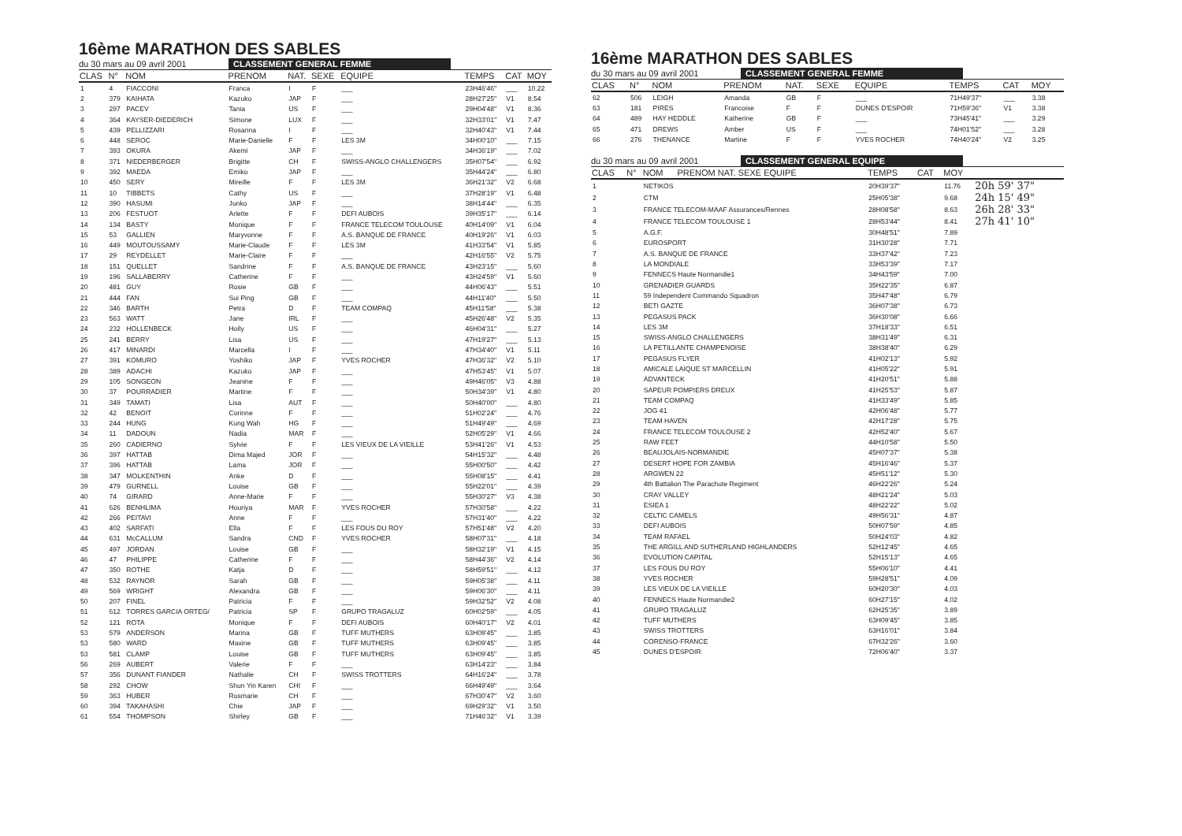16ème MARATHON DES SABLES
du 30 mars au 09 avril 2001 CLASSEMENT GENERAL FEMME
| CLAS | N° | NOM | PRENOM | NAT. | SEXE | EQUIPE | TEMPS | CAT | MOY |
| --- | --- | --- | --- | --- | --- | --- | --- | --- | --- |
| 1 | 4 | FIACCONI | Franca | I | F | ___ | 23H46'46" | ___ | 10.22 |
| 2 | 379 | KAIHATA | Kazuko | JAP | F | ___ | 28H27'25" | V1 | 8.54 |
| 3 | 297 | PACEV | Tania | US | F | ___ | 29H04'48" | V1 | 8.36 |
| 4 | 364 | KAYSER-DIEDERICH | Simone | LUX | F | ___ | 32H33'01" | V1 | 7.47 |
| 5 | 439 | PELLIZZARI | Rosanna | I | F | ___ | 32H40'43" | V1 | 7.44 |
| 6 | 448 | SEROC | Marie-Danielle | F | F | LES 3M | 34H00'10" | ___ | 7.15 |
| 7 | 393 | OKURA | Akemi | JAP | F | ___ | 34H36'19" | ___ | 7.02 |
| 8 | 371 | NIEDERBERGER | Brigitte | CH | F | SWISS-ANGLO CHALLENGERS | 35H07'54" | ___ | 6.92 |
| 9 | 392 | MAEDA | Emiko | JAP | F | ___ | 35H44'24" | ___ | 6.80 |
| 10 | 450 | SERY | Mireille | F | F | LES 3M | 36H21'32" | V2 | 6.68 |
| 11 | 10 | TIBBETS | Cathy | US | F | ___ | 37H28'19" | V1 | 6.48 |
| 12 | 390 | HASUMI | Junko | JAP | F | ___ | 38H14'44" | ___ | 6.35 |
| 13 | 206 | FESTUOT | Arlette | F | F | DEFI AUBOIS | 39H35'17" | ___ | 6.14 |
| 14 | 134 | BASTY | Monique | F | F | FRANCE TELECOM TOULOUSE | 40H14'09" | V1 | 6.04 |
| 15 | 53 | GALLIEN | Maryvonne | F | F | A.S. BANQUE DE FRANCE | 40H19'26" | V1 | 6.03 |
| 16 | 449 | MOUTOUSSAMY | Marie-Claude | F | F | LES 3M | 41H33'54" | V1 | 5.85 |
| 17 | 29 | REYDELLET | Marie-Claire | F | F | ___ | 42H16'55" | V2 | 5.75 |
| 18 | 151 | QUELLET | Sandrine | F | F | A.S. BANQUE DE FRANCE | 43H23'15" | ___ | 5.60 |
| 19 | 196 | SALLABERRY | Catherine | F | F | ___ | 43H24'59" | V1 | 5.60 |
| 20 | 481 | GUY | Rosie | GB | F | ___ | 44H06'43" | ___ | 5.51 |
| 21 | 444 | FAN | Sui Ping | GB | F | ___ | 44H11'40" | ___ | 5.50 |
| 22 | 346 | BARTH | Petra | D | F | TEAM COMPAQ | 45H11'58" | ___ | 5.38 |
| 23 | 563 | WATT | Jane | IRL | F | ___ | 45H26'48" | V2 | 5.35 |
| 24 | 232 | HOLLENBECK | Holly | US | F | ___ | 46H04'31" | ___ | 5.27 |
| 25 | 241 | BERRY | Lisa | US | F | ___ | 47H19'27" | ___ | 5.13 |
| 26 | 417 | MINARDI | Marcella | I | F | ___ | 47H34'40" | V1 | 5.11 |
| 27 | 391 | KOMURO | Yoshiko | JAP | F | YVES ROCHER | 47H36'32" | V2 | 5.10 |
| 28 | 389 | ADACHI | Kazuko | JAP | F | ___ | 47H53'45" | V1 | 5.07 |
| 29 | 105 | SONGEON | Jeanine | F | F | ___ | 49H46'05" | V3 | 4.88 |
| 30 | 37 | POURRADIER | Martine | F | F | ___ | 50H34'39" | V1 | 4.80 |
| 31 | 349 | TAMATI | Lisa | AUT | F | ___ | 50H40'00" | ___ | 4.80 |
| 32 | 42 | BENOIT | Corinne | F | F | ___ | 51H02'24" | ___ | 4.76 |
| 33 | 244 | HUNG | Kung Wah | HG | F | ___ | 51H49'49" | ___ | 4.69 |
| 34 | 11 | DADOUN | Nadia | MAR | F | ___ | 52H05'29" | V1 | 4.66 |
| 35 | 260 | CADIERNO | Sylvie | F | F | LES VIEUX DE LA VIEILLE | 53H41'26" | V1 | 4.53 |
| 36 | 397 | HATTAB | Dima Majed | JOR | F | ___ | 54H15'32" | ___ | 4.48 |
| 37 | 396 | HATTAB | Lama | JOR | F | ___ | 55H00'50" | ___ | 4.42 |
| 38 | 347 | MOLKENTHIN | Anke | D | F | ___ | 55H08'15" | ___ | 4.41 |
| 39 | 479 | GURNELL | Louise | GB | F | ___ | 55H22'01" | ___ | 4.39 |
| 40 | 74 | GIRARD | Anne-Marie | F | F | ___ | 55H30'27" | V3 | 4.38 |
| 41 | 626 | BENHLIMA | Houriya | MAR | F | YVES ROCHER | 57H30'58" | ___ | 4.22 |
| 42 | 266 | PEITAVI | Anne | F | F | ___ | 57H31'40" | ___ | 4.22 |
| 43 | 402 | SARFATI | Ella | F | F | LES FOUS DU ROY | 57H51'48" | V2 | 4.20 |
| 44 | 631 | McCALLUM | Sandra | CND | F | YVES ROCHER | 58H07'31" | ___ | 4.18 |
| 45 | 497 | JORDAN | Louise | GB | F | ___ | 58H32'19" | V1 | 4.15 |
| 46 | 47 | PHILIPPE | Catherine | F | F | ___ | 58H44'36" | V2 | 4.14 |
| 47 | 350 | ROTHE | Katja | D | F | ___ | 58H59'51" | ___ | 4.12 |
| 48 | 532 | RAYNOR | Sarah | GB | F | ___ | 59H05'38" | ___ | 4.11 |
| 49 | 569 | WRIGHT | Alexandra | GB | F | ___ | 59H06'30" | ___ | 4.11 |
| 50 | 207 | FINEL | Patricia | F | F | ___ | 59H32'52" | V2 | 4.08 |
| 51 | 612 | TORRES GARCIA ORTEG/ | Patricia | SP | F | GRUPO TRAGALUZ | 60H02'59" | ___ | 4.05 |
| 52 | 121 | ROTA | Monique | F | F | DEFI AUBOIS | 60H40'17" | V2 | 4.01 |
| 53 | 579 | ANDERSON | Marina | GB | F | TUFF MUTHERS | 63H09'45" | ___ | 3.85 |
| 53 | 580 | WARD | Maxine | GB | F | TUFF MUTHERS | 63H09'45" | ___ | 3.85 |
| 53 | 581 | CLAMP | Louise | GB | F | TUFF MUTHERS | 63H09'45" | ___ | 3.85 |
| 56 | 269 | AUBERT | Valerie | F | F | ___ | 63H14'23" | ___ | 3.84 |
| 57 | 356 | DUNANT FIANDER | Nathalie | CH | F | SWISS TROTTERS | 64H16'24" | ___ | 3.78 |
| 58 | 292 | CHOW | Shun Yin Karen | CHI | F | ___ | 66H49'49" | ___ | 3.64 |
| 59 | 363 | HUBER | Rosmarie | CH | F | ___ | 67H30'47" | V2 | 3.60 |
| 60 | 394 | TAKAHASHI | Chie | JAP | F | ___ | 69H29'32" | V1 | 3.50 |
| 61 | 554 | THOMPSON | Shirley | GB | F | ___ | 71H46'32" | V1 | 3.39 |
16ème MARATHON DES SABLES
du 30 mars au 09 avril 2001 CLASSEMENT GENERAL FEMME
| CLAS | N° | NOM | PRENOM | NAT. | SEXE | EQUIPE | TEMPS | CAT | MOY |
| --- | --- | --- | --- | --- | --- | --- | --- | --- | --- |
| 62 | 506 | LEIGH | Amanda | GB | F | ___ | 71H49'37" | ___ | 3.38 |
| 63 | 181 | PIRES | Francoise | F | F | DUNES D'ESPOIR | 71H59'36" | V1 | 3.38 |
| 64 | 489 | HAY HEDDLE | Katherine | GB | F | ___ | 73H45'41" | ___ | 3.29 |
| 65 | 471 | DREWS | Amber | US | F | ___ | 74H01'52" | ___ | 3.28 |
| 66 | 276 | THENANCE | Martine | F | F | YVES ROCHER | 74H40'24" | V2 | 3.25 |
du 30 mars au 09 avril 2001 CLASSEMENT GENERAL EQUIPE
| CLAS | N° | NOM | PRENOM NAT. SEXE EQUIPE | TEMPS | CAT | MOY | |
| --- | --- | --- | --- | --- | --- | --- | --- |
| 1 | | NETIKOS | | 20H39'37" | | 11.76 | 20h 59' 37" |
| 2 | | CTM | | 25H05'38" | | 9.68 | 24h 15' 49" |
| 3 | | FRANCE TELECOM-MAAF Assurances/Rennes | | 28H08'58" | | 8.63 | 26h 28' 33" |
| 4 | | FRANCE TELECOM TOULOUSE 1 | | 28H53'44" | | 8.41 | 27h 41' 10" |
| 5 | | A.G.F. | | 30H48'51" | | 7.89 | |
| 6 | | EUROSPORT | | 31H30'28" | | 7.71 | |
| 7 | | A.S. BANQUE DE FRANCE | | 33H37'42" | | 7.23 | |
| 8 | | LA MONDIALE | | 33H53'39" | | 7.17 | |
| 9 | | FENNECS Haute Normandie1 | | 34H43'59" | | 7.00 | |
| 10 | | GRENADIER GUARDS | | 35H22'35" | | 6.87 | |
| 11 | | 59 Independent Commando Squadron | | 35H47'48" | | 6.79 | |
| 12 | | BETI GAZTE | | 36H07'38" | | 6.73 | |
| 13 | | PEGASUS PACK | | 36H30'08" | | 6.66 | |
| 14 | | LES 3M | | 37H18'33" | | 6.51 | |
| 15 | | SWISS-ANGLO CHALLENGERS | | 38H31'49" | | 6.31 | |
| 16 | | LA PETILLANTE CHAMPENOISE | | 38H38'40" | | 6.29 | |
| 17 | | PEGASUS FLYER | | 41H02'13" | | 5.92 | |
| 18 | | AMICALE LAIQUE ST MARCELLIN | | 41H05'22" | | 5.91 | |
| 19 | | ADVANTECK | | 41H20'51" | | 5.88 | |
| 20 | | SAPEUR POMPIERS DREUX | | 41H25'53" | | 5.87 | |
| 21 | | TEAM COMPAQ | | 41H33'49" | | 5.85 | |
| 22 | | JOG 41 | | 42H06'48" | | 5.77 | |
| 23 | | TEAM HAVEN | | 42H17'28" | | 5.75 | |
| 24 | | FRANCE TELECOM TOULOUSE 2 | | 42H52'40" | | 5.67 | |
| 25 | | RAW FEET | | 44H10'58" | | 5.50 | |
| 26 | | BEAUJOLAIS-NORMANDIE | | 45H07'37" | | 5.38 | |
| 27 | | DESERT HOPE FOR ZAMBIA | | 45H16'46" | | 5.37 | |
| 28 | | ARGWEN 22 | | 45H51'12" | | 5.30 | |
| 29 | | 4th Battalion The Parachute Regiment | | 46H22'26" | | 5.24 | |
| 30 | | CRAY VALLEY | | 48H21'24" | | 5.03 | |
| 31 | | ESIEA 1 | | 48H22'22" | | 5.02 | |
| 32 | | CELTIC CAMELS | | 49H56'31" | | 4.87 | |
| 33 | | DEFI AUBOIS | | 50H07'59" | | 4.85 | |
| 34 | | TEAM RAFAEL | | 50H24'03" | | 4.82 | |
| 35 | | THE ARGILL AND SUTHERLAND HIGHLANDERS | | 52H12'45" | | 4.65 | |
| 36 | | EVOLUTION CAPITAL | | 52H15'13" | | 4.65 | |
| 37 | | LES FOUS DU ROY | | 55H06'10" | | 4.41 | |
| 38 | | YVES ROCHER | | 59H28'51" | | 4.09 | |
| 39 | | LES VIEUX DE LA VIEILLE | | 60H20'30" | | 4.03 | |
| 40 | | FENNECS Haute Normandie2 | | 60H27'15" | | 4.02 | |
| 41 | | GRUPO TRAGALUZ | | 62H25'35" | | 3.89 | |
| 42 | | TUFF MUTHERS | | 63H09'45" | | 3.85 | |
| 43 | | SWISS TROTTERS | | 63H16'01" | | 3.84 | |
| 44 | | CORENSO-FRANCE | | 67H32'26" | | 3.60 | |
| 45 | | DUNES D'ESPOIR | | 72H06'40" | | 3.37 | |